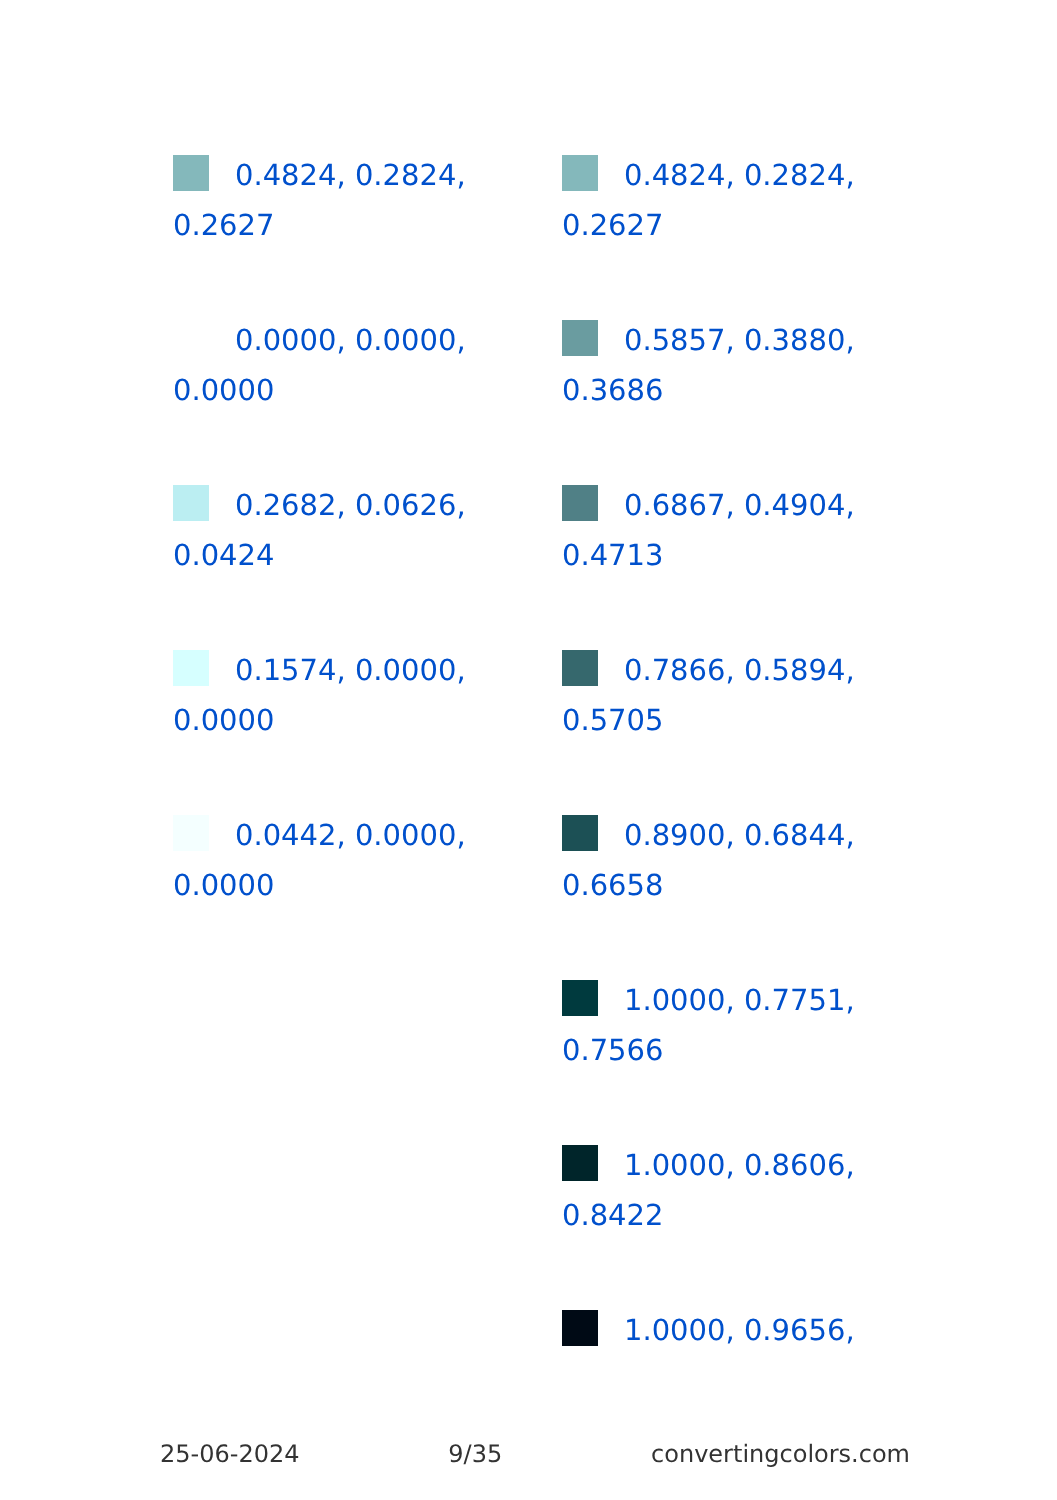0.4824, 0.2824, 0.2627
0.0000, 0.0000, 0.0000
0.2682, 0.0626, 0.0424
0.1574, 0.0000, 0.0000
0.0442, 0.0000, 0.0000
0.4824, 0.2824, 0.2627
0.5857, 0.3880, 0.3686
0.6867, 0.4904, 0.4713
0.7866, 0.5894, 0.5705
0.8900, 0.6844, 0.6658
1.0000, 0.7751, 0.7566
1.0000, 0.8606, 0.8422
1.0000, 0.9656,
25-06-2024 9/35 convertingcolors.com